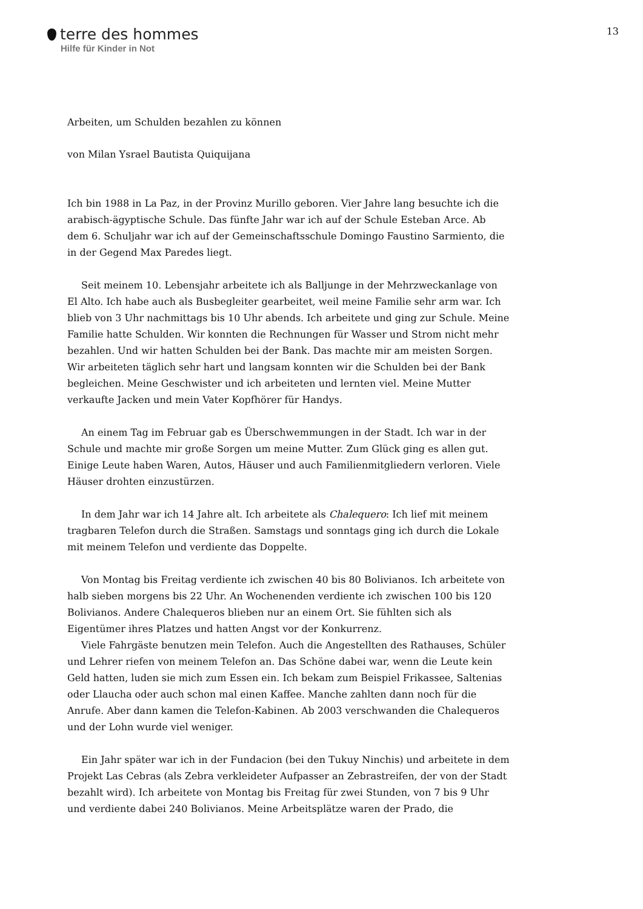terre des hommes
Hilfe für Kinder in Not
13
Arbeiten, um Schulden bezahlen zu können
von Milan Ysrael Bautista Quiquijana
Ich bin 1988 in La Paz, in der Provinz Murillo geboren. Vier Jahre lang besuchte ich die arabisch-ägyptische Schule. Das fünfte Jahr war ich auf der Schule Esteban Arce. Ab dem 6. Schuljahr war ich auf der Gemeinschaftsschule Domingo Faustino Sarmiento, die in der Gegend Max Paredes liegt.
Seit meinem 10. Lebensjahr arbeitete ich als Balljunge in der Mehrzweckanlage von El Alto. Ich habe auch als Busbegleiter gearbeitet, weil meine Familie sehr arm war. Ich blieb von 3 Uhr nachmittags bis 10 Uhr abends. Ich arbeitete und ging zur Schule. Meine Familie hatte Schulden. Wir konnten die Rechnungen für Wasser und Strom nicht mehr bezahlen. Und wir hatten Schulden bei der Bank. Das machte mir am meisten Sorgen. Wir arbeiteten täglich sehr hart und langsam konnten wir die Schulden bei der Bank begleichen. Meine Geschwister und ich arbeiteten und lernten viel. Meine Mutter verkaufte Jacken und mein Vater Kopfhörer für Handys.
An einem Tag im Februar gab es Überschwemmungen in der Stadt. Ich war in der Schule und machte mir große Sorgen um meine Mutter. Zum Glück ging es allen gut. Einige Leute haben Waren, Autos, Häuser und auch Familienmitgliedern verloren. Viele Häuser drohten einzustürzen.
In dem Jahr war ich 14 Jahre alt. Ich arbeitete als Chalequero: Ich lief mit meinem tragbaren Telefon durch die Straßen. Samstags und sonntags ging ich durch die Lokale mit meinem Telefon und verdiente das Doppelte.
Von Montag bis Freitag verdiente ich zwischen 40 bis 80 Bolivianos. Ich arbeitete von halb sieben morgens bis 22 Uhr. An Wochenenden verdiente ich zwischen 100 bis 120 Bolivianos. Andere Chalequeros blieben nur an einem Ort. Sie fühlten sich als Eigentümer ihres Platzes und hatten Angst vor der Konkurrenz.
Viele Fahrgäste benutzen mein Telefon. Auch die Angestellten des Rathauses, Schüler und Lehrer riefen von meinem Telefon an. Das Schöne dabei war, wenn die Leute kein Geld hatten, luden sie mich zum Essen ein. Ich bekam zum Beispiel Frikassee, Saltenias oder Llaucha oder auch schon mal einen Kaffee. Manche zahlten dann noch für die Anrufe. Aber dann kamen die Telefon-Kabinen. Ab 2003 verschwanden die Chalequeros und der Lohn wurde viel weniger.
Ein Jahr später war ich in der Fundacion (bei den Tukuy Ninchis) und arbeitete in dem Projekt Las Cebras (als Zebra verkleideter Aufpasser an Zebrastreifen, der von der Stadt bezahlt wird). Ich arbeitete von Montag bis Freitag für zwei Stunden, von 7 bis 9 Uhr und verdiente dabei 240 Bolivianos. Meine Arbeitsplätze waren der Prado, die